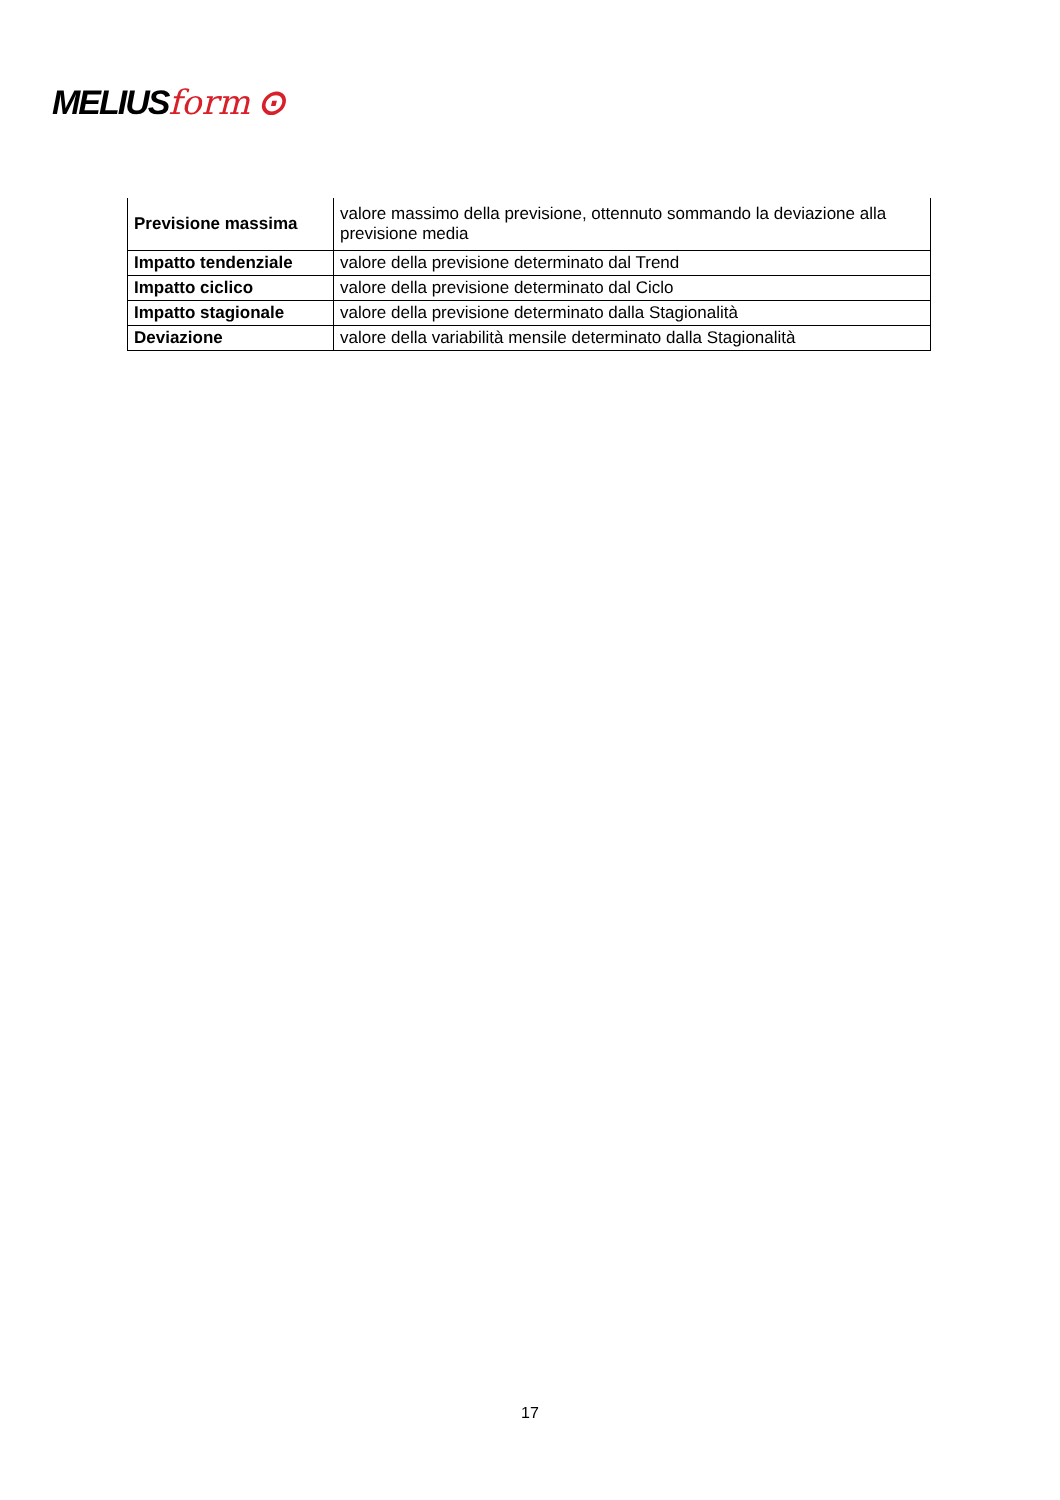MELIUSform ⊙
| Previsione massima | valore massimo della previsione, ottennuto sommando la deviazione alla previsione media |
| Impatto tendenziale | valore della previsione determinato dal Trend |
| Impatto ciclico | valore della previsione determinato dal Ciclo |
| Impatto stagionale | valore della previsione determinato dalla Stagionalità |
| Deviazione | valore della variabilità mensile determinato dalla Stagionalità |
17